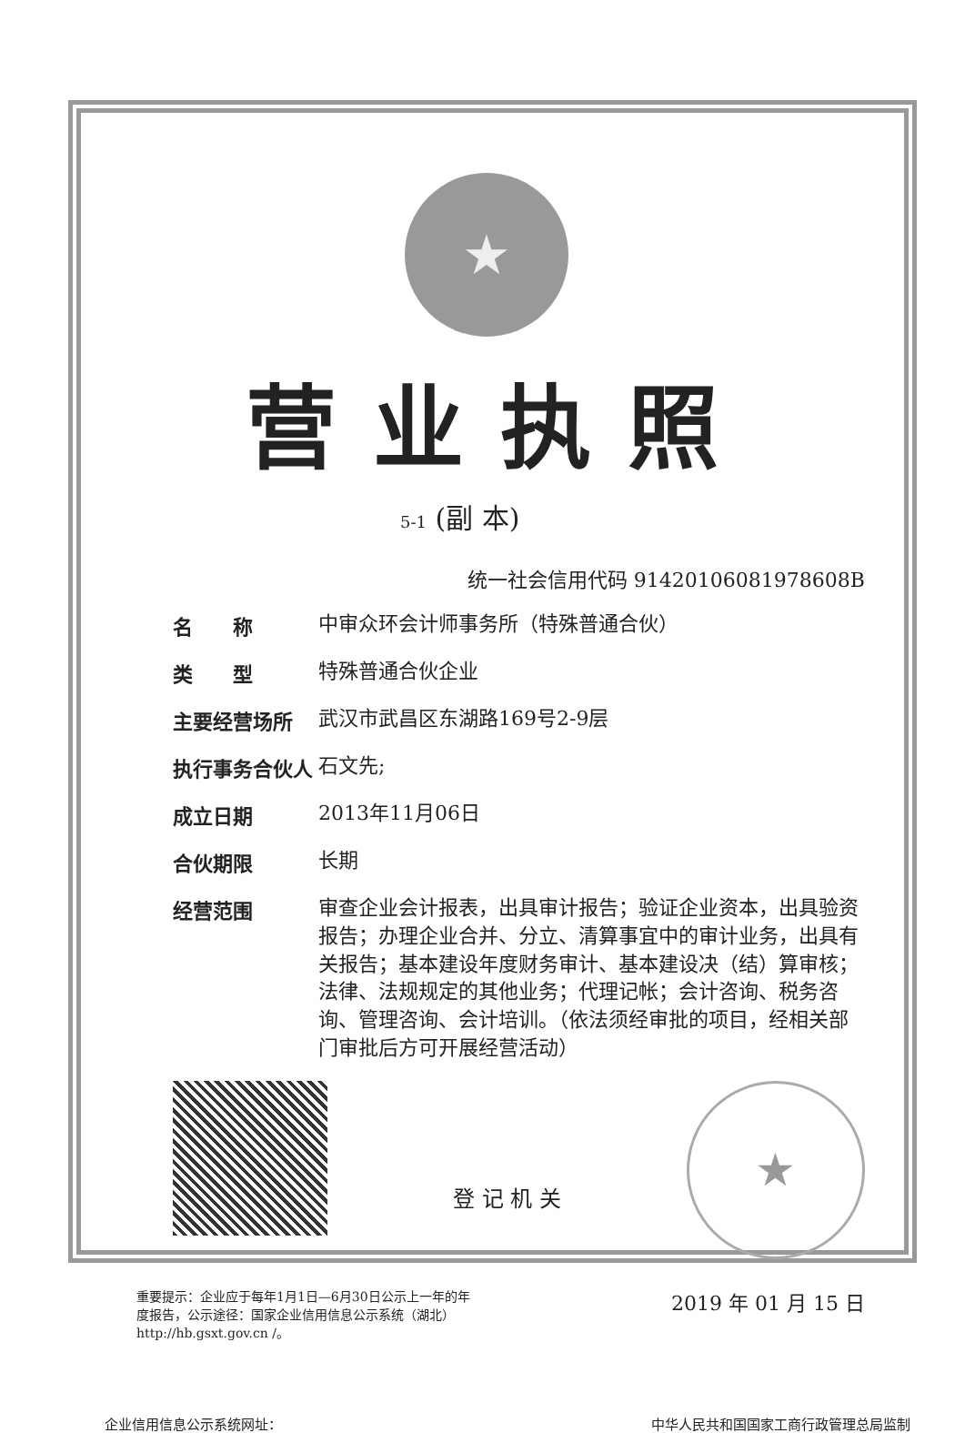★
营业执照
5-1 (副 本)
统一社会信用代码 91420106081978608B
名　　称 中审众环会计师事务所（特殊普通合伙）
类　　型 特殊普通合伙企业
主要经营场所 武汉市武昌区东湖路169号2-9层
执行事务合伙人 石文先;
成立日期 2013年11月06日
合伙期限 长期
经营范围 审查企业会计报表，出具审计报告；验证企业资本，出具验资报告；办理企业合并、分立、清算事宜中的审计业务，出具有关报告；基本建设年度财务审计、基本建设决（结）算审核；法律、法规规定的其他业务；代理记帐；会计咨询、税务咨询、管理咨询、会计培训。（依法须经审批的项目，经相关部门审批后方可开展经营活动）
登 记 机 关
★
重要提示：企业应于每年1月1日—6月30日公示上一年的年度报告，公示途径：国家企业信用信息公示系统（湖北）http://hb.gsxt.gov.cn /。
2019 年 01 月 15 日
企业信用信息公示系统网址： 中华人民共和国国家工商行政管理总局监制